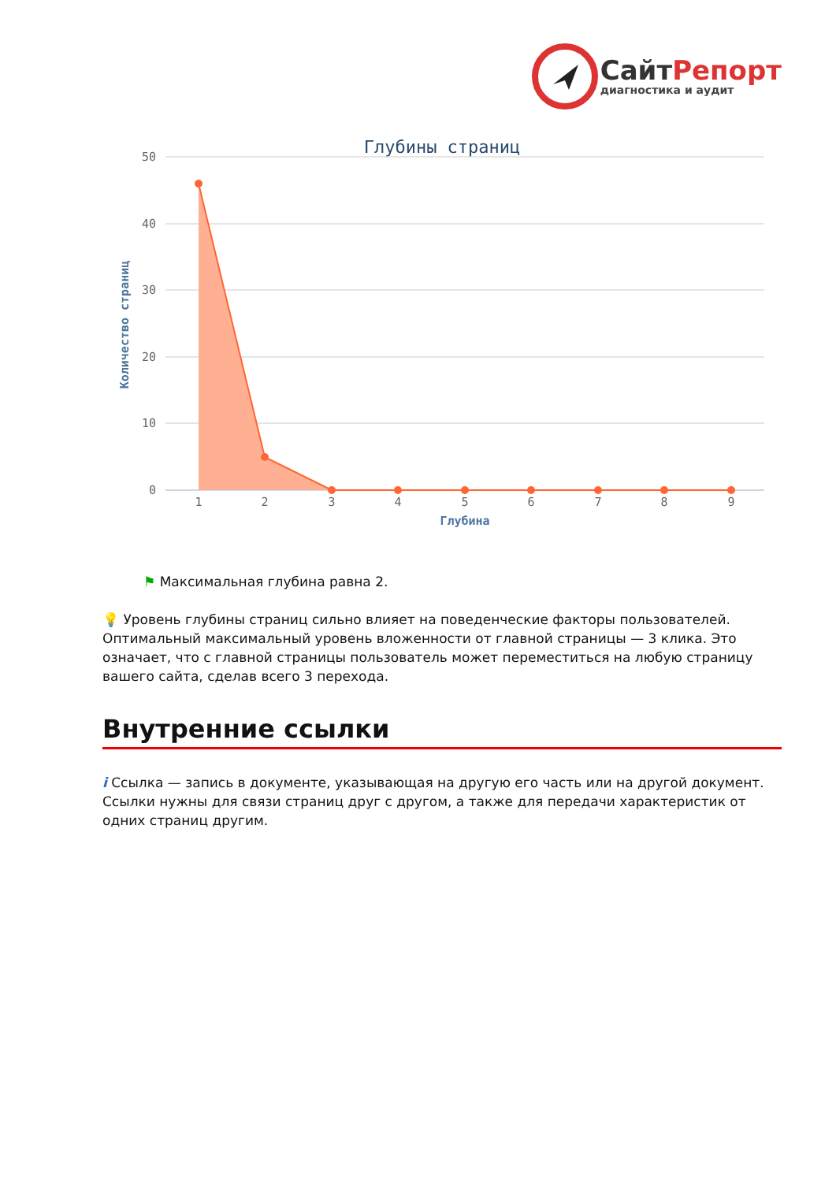СайтРепорт
диагностика и аудит
Глубины страниц
50
40
30
20
10
0
Количество страниц
1
2
3
4
5
6
7
8
9
Глубина
⚑ Максимальная глубина равна 2.
💡 Уровень глубины страниц сильно влияет на поведенческие факторы пользователей. Оптимальный максимальный уровень вложенности от главной страницы — 3 клика. Это означает, что с главной страницы пользователь может переместиться на любую страницу вашего сайта, сделав всего 3 перехода.
Внутренние ссылки
i Ссылка — запись в документе, указывающая на другую его часть или на другой документ. Ссылки нужны для связи страниц друг с другом, а также для передачи характеристик от одних страниц другим.